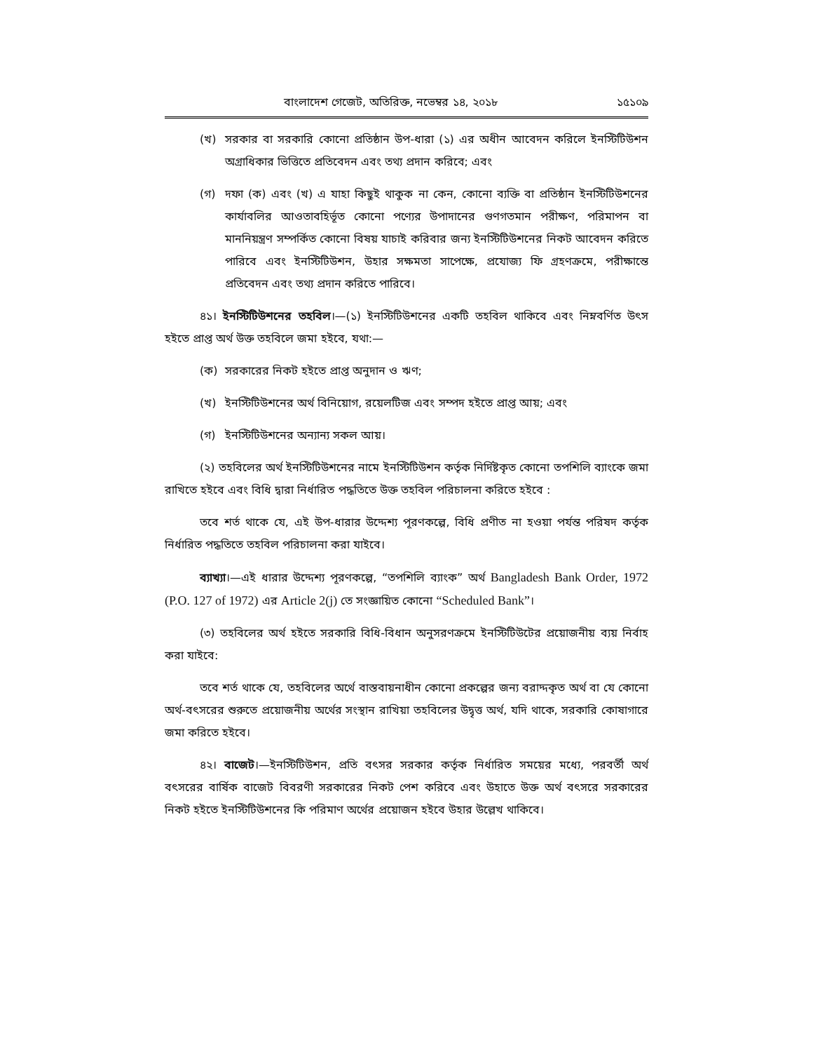বাংলাদেশ গেজেট, অতিরিক্ত, নভেম্বর ১৪, ২০১৮ ১৫১০৯
(খ) সরকার বা সরকারি কোনো প্রতিষ্ঠান উপ-ধারা (১) এর অধীন আবেদন করিলে ইনস্টিটিউশন অগ্রাধিকার ভিত্তিতে প্রতিবেদন এবং তথ্য প্রদান করিবে; এবং
(গ) দফা (ক) এবং (খ) এ যাহা কিছুই থাকুক না কেন, কোনো ব্যক্তি বা প্রতিষ্ঠান ইনস্টিটিউশনের কার্যাবলির আওতাবহির্ভূত কোনো পণ্যের উপাদানের গুণগতমান পরীক্ষণ, পরিমাপন বা মাননিয়ন্ত্রণ সম্পর্কিত কোনো বিষয় যাচাই করিবার জন্য ইনস্টিটিউশনের নিকট আবেদন করিতে পারিবে এবং ইনস্টিটিউশন, উহার সক্ষমতা সাপেক্ষে, প্রযোজ্য ফি গ্রহণক্রমে, পরীক্ষান্তে প্রতিবেদন এবং তথ্য প্রদান করিতে পারিবে।
৪১। ইনস্টিটিউশনের তহবিল।—(১) ইনস্টিটিউশনের একটি তহবিল থাকিবে এবং নিম্নবর্ণিত উৎস হইতে প্রাপ্ত অর্থ উক্ত তহবিলে জমা হইবে, যথা:—
(ক) সরকারের নিকট হইতে প্রাপ্ত অনুদান ও ঋণ;
(খ) ইনস্টিটিউশনের অর্থ বিনিয়োগ, রয়েলটিজ এবং সম্পদ হইতে প্রাপ্ত আয়; এবং
(গ) ইনস্টিটিউশনের অন্যান্য সকল আয়।
(২) তহবিলের অর্থ ইনস্টিটিউশনের নামে ইনস্টিটিউশন কর্তৃক নির্দিষ্টকৃত কোনো তপশিলি ব্যাংকে জমা রাখিতে হইবে এবং বিধি দ্বারা নির্ধারিত পদ্ধতিতে উক্ত তহবিল পরিচালনা করিতে হইবে :
তবে শর্ত থাকে যে, এই উপ-ধারার উদ্দেশ্য পূরণকল্পে, বিধি প্রণীত না হওয়া পর্যন্ত পরিষদ কর্তৃক নির্ধারিত পদ্ধতিতে তহবিল পরিচালনা করা যাইবে।
ব্যাখ্যা।—এই ধারার উদ্দেশ্য পূরণকল্পে, “তপশিলি ব্যাংক” অর্থ Bangladesh Bank Order, 1972 (P.O. 127 of 1972) এর Article 2(j) তে সংজ্ঞায়িত কোনো “Scheduled Bank”।
(৩) তহবিলের অর্থ হইতে সরকারি বিধি-বিধান অনুসরণক্রমে ইনস্টিটিউটের প্রয়োজনীয় ব্যয় নির্বাহ করা যাইবে:
তবে শর্ত থাকে যে, তহবিলের অর্থে বাস্তবায়নাধীন কোনো প্রকল্পের জন্য বরাদ্দকৃত অর্থ বা যে কোনো অর্থ-বৎসরের শুরুতে প্রয়োজনীয় অর্থের সংস্থান রাখিয়া তহবিলের উদ্বৃত্ত অর্থ, যদি থাকে, সরকারি কোষাগারে জমা করিতে হইবে।
৪২। বাজেট।—ইনস্টিটিউশন, প্রতি বৎসর সরকার কর্তৃক নির্ধারিত সময়ের মধ্যে, পরবর্তী অর্থ বৎসরের বার্ষিক বাজেট বিবরণী সরকারের নিকট পেশ করিবে এবং উহাতে উক্ত অর্থ বৎসরে সরকারের নিকট হইতে ইনস্টিটিউশনের কি পরিমাণ অর্থের প্রয়োজন হইবে উহার উল্লেখ থাকিবে।